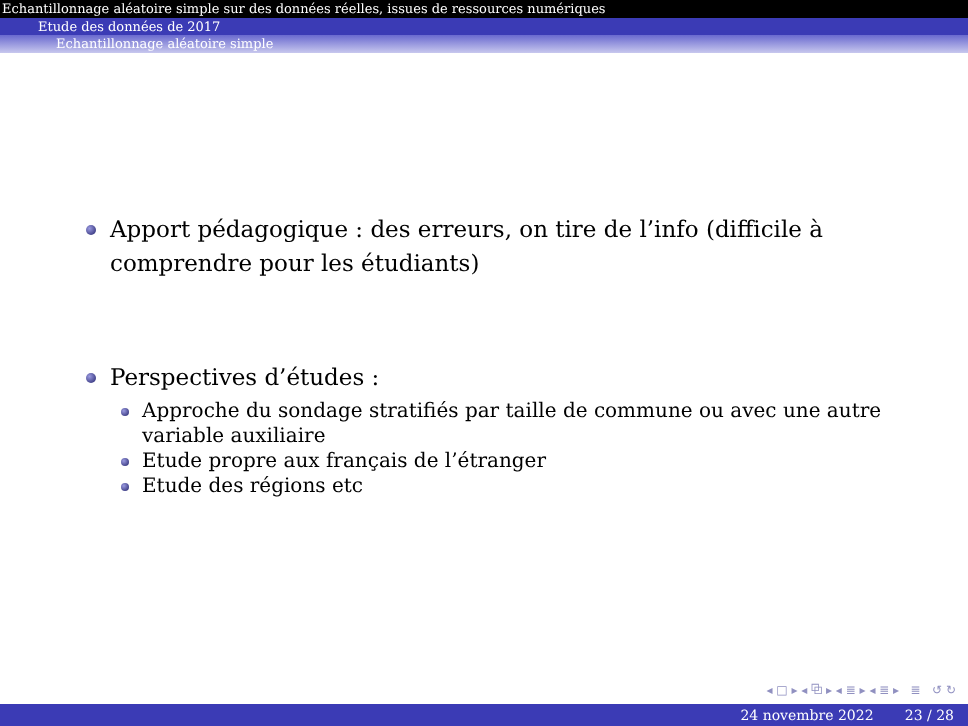Echantillonnage aléatoire simple sur des données réelles, issues de ressources numériques
Etude des données de 2017
Echantillonnage aléatoire simple
Apport pédagogique : des erreurs, on tire de l’info (difficile à comprendre pour les étudiants)
Perspectives d’études :
Approche du sondage stratifiés par taille de commune ou avec une autre variable auxiliaire
Etude propre aux français de l’étranger
Etude des régions etc
◂ □ ▸ ◂ ⧉ ▸ ◂ ≣ ▸ ◂ ≣ ▸ ≣ ↺ ↻
24 novembre 2022 23 / 28